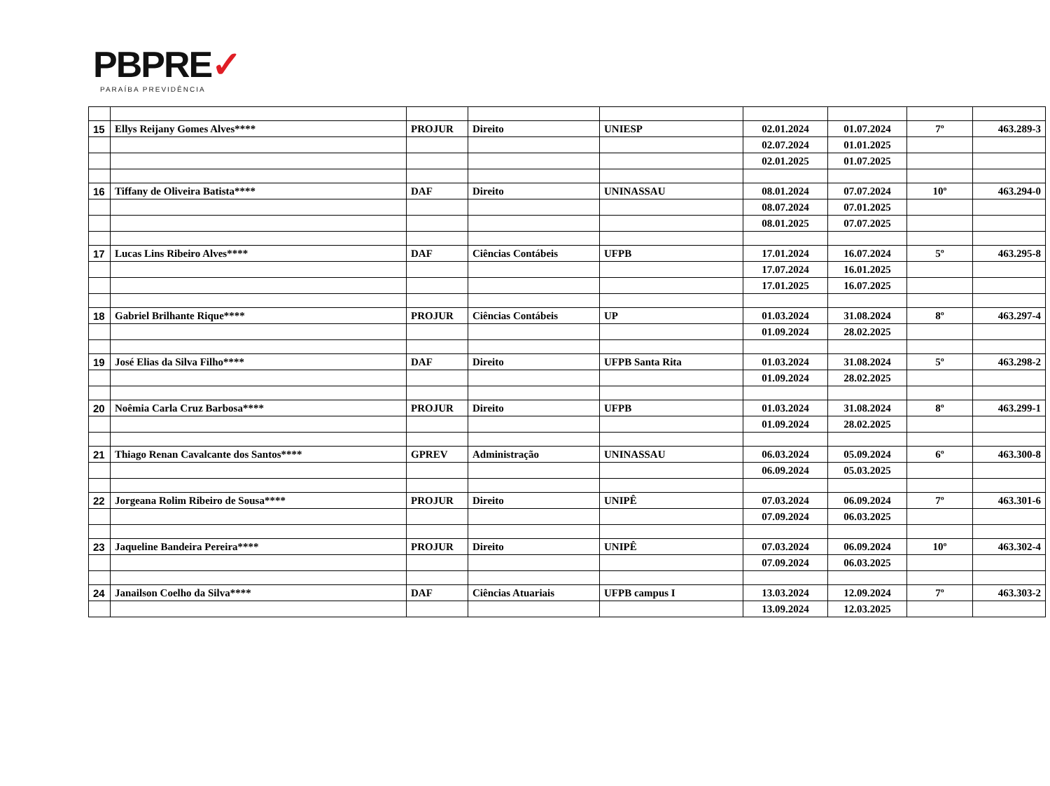PBPRE✓
PARAÍBA PREVIDÊNCIA
| 15 | Ellys Reijany Gomes Alves**** | PROJUR | Direito | UNIESP | 02.01.2024 | 01.07.2024 | 7º | 463.289-3 |
| | | | | | 02.07.2024 | 01.01.2025 | | |
| | | | | | 02.01.2025 | 01.07.2025 | | |
| 16 | Tiffany de Oliveira Batista**** | DAF | Direito | UNINASSAU | 08.01.2024 | 07.07.2024 | 10º | 463.294-0 |
| | | | | | 08.07.2024 | 07.01.2025 | | |
| | | | | | 08.01.2025 | 07.07.2025 | | |
| 17 | Lucas Lins Ribeiro Alves**** | DAF | Ciências Contábeis | UFPB | 17.01.2024 | 16.07.2024 | 5º | 463.295-8 |
| | | | | | 17.07.2024 | 16.01.2025 | | |
| | | | | | 17.01.2025 | 16.07.2025 | | |
| 18 | Gabriel Brilhante Rique**** | PROJUR | Ciências Contábeis | UP | 01.03.2024 | 31.08.2024 | 8º | 463.297-4 |
| | | | | | 01.09.2024 | 28.02.2025 | | |
| 19 | José Elias da Silva Filho**** | DAF | Direito | UFPB Santa Rita | 01.03.2024 | 31.08.2024 | 5º | 463.298-2 |
| | | | | | 01.09.2024 | 28.02.2025 | | |
| 20 | Noêmia Carla Cruz Barbosa**** | PROJUR | Direito | UFPB | 01.03.2024 | 31.08.2024 | 8º | 463.299-1 |
| | | | | | 01.09.2024 | 28.02.2025 | | |
| 21 | Thiago Renan Cavalcante dos Santos**** | GPREV | Administração | UNINASSAU | 06.03.2024 | 05.09.2024 | 6º | 463.300-8 |
| | | | | | 06.09.2024 | 05.03.2025 | | |
| 22 | Jorgeana Rolim Ribeiro de Sousa**** | PROJUR | Direito | UNIPÊ | 07.03.2024 | 06.09.2024 | 7º | 463.301-6 |
| | | | | | 07.09.2024 | 06.03.2025 | | |
| 23 | Jaqueline Bandeira Pereira**** | PROJUR | Direito | UNIPÊ | 07.03.2024 | 06.09.2024 | 10º | 463.302-4 |
| | | | | | 07.09.2024 | 06.03.2025 | | |
| 24 | Janailson Coelho da Silva**** | DAF | Ciências Atuariais | UFPB campus I | 13.03.2024 | 12.09.2024 | 7º | 463.303-2 |
| | | | | | 13.09.2024 | 12.03.2025 | | |